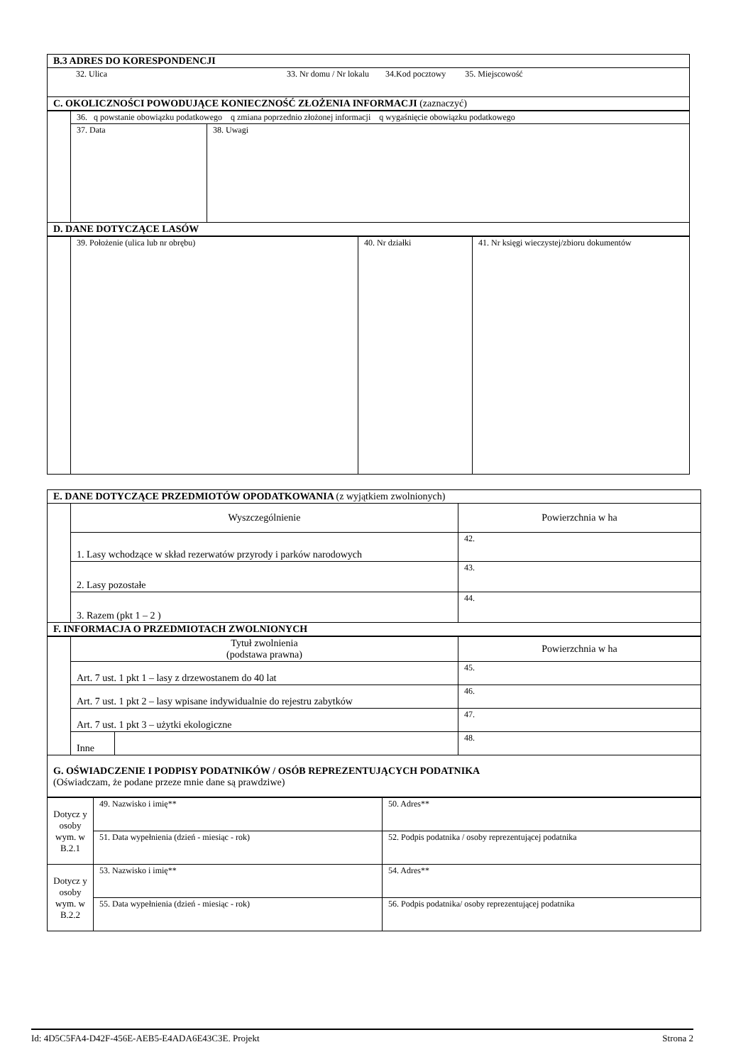| B.3 ADRES DO KORESPONDENCJI | |
| | 32. Ulica 33. Nr domu / Nr lokalu 34.Kod pocztowy 35. Miejscowość |
| C. OKOLICZNOŚCI POWODUJĄCE KONIECZNOŚĆ ZŁOŻENIA INFORMACJI (zaznaczyć) | |
| | 36. q powstanie obowiązku podatkowego q zmiana poprzednio złożonej informacji q wygaśnięcie obowiązku podatkowego | |
| | 37. Data | 38. Uwagi |
| D. DANE DOTYCZĄCE LASÓW | | |
| | 39. Położenie (ulica lub nr obrębu) | 40. Nr działki | 41. Nr księgi wieczystej/zbioru dokumentów |
| E. DANE DOTYCZĄCE PRZEDMIOTÓW OPODATKOWANIA (z wyjątkiem zwolnionych) | | |
| | Wyszczególnienie | Powierzchnia w ha |
| | 1. Lasy wchodzące w skład rezerwatów przyrody i parków narodowych | 42. |
| | 2. Lasy pozostałe | 43. |
| | 3. Razem (pkt 1 – 2 ) | 44. |
| F. INFORMACJA O PRZEDMIOTACH ZWOLNIONYCH | | |
| | Tytuł zwolnienia (podstawa prawna) | | Powierzchnia w ha |
| | Art. 7 ust. 1 pkt 1 – lasy z drzewostanem do 40 lat | | 45. |
| | Art. 7 ust. 1 pkt 2 – lasy wpisane indywidualnie do rejestru zabytków | | 46. |
| | Art. 7 ust. 1 pkt 3 – użytki ekologiczne | | 47. |
| | Inne | | 48. |
| G. OŚWIADCZENIE I PODPISY PODATNIKÓW / OSÓB REPREZENTUJĄCYCH PODATNIKA (Oświadczam, że podane przeze mnie dane są prawdziwe) | | | |
| Dotycz y osoby wym. w B.2.1 | 49. Nazwisko i imię** | 50. Adres** |
| | 51. Data wypełnienia (dzień - miesiąc - rok) | 52. Podpis podatnika / osoby reprezentującej podatnika |
| Dotycz y osoby wym. w B.2.2 | 53. Nazwisko i imię** | 54. Adres** |
| | 55. Data wypełnienia (dzień - miesiąc - rok) | 56. Podpis podatnika/ osoby reprezentującej podatnika |
Id: 4D5C5FA4-D42F-456E-AEB5-E4ADA6E43C3E. Projekt Strona 2